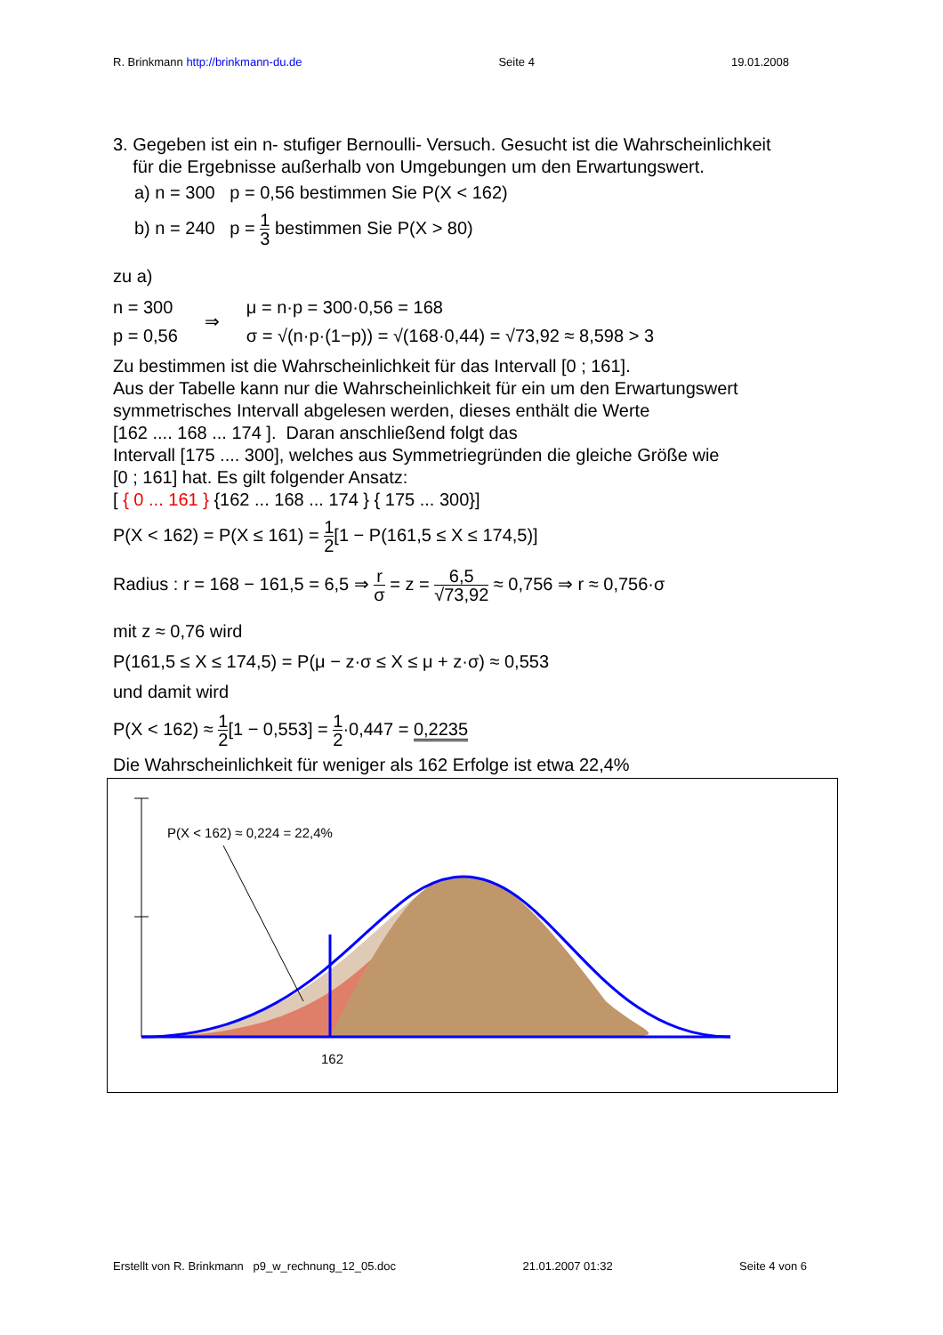R. Brinkmann http://brinkmann-du.de Seite 4 19.01.2008
3. Gegeben ist ein n- stufiger Bernoulli- Versuch. Gesucht ist die Wahrscheinlichkeit
für die Ergebnisse außerhalb von Umgebungen um den Erwartungswert.
a) n = 300 p = 0,56 bestimmen Sie P(X < 162)
b) n = 240 p = 1 3 bestimmen Sie P(X > 80)
zu a)
n = 300
p = 0,56
⇒
μ = n·p = 300·0,56 = 168
σ = √(n·p·(1−p)) = √(168·0,44) = √73,92 ≈ 8,598 > 3
Zu bestimmen ist die Wahrscheinlichkeit für das Intervall [0 ; 161].
Aus der Tabelle kann nur die Wahrscheinlichkeit für ein um den Erwartungswert symmetrisches Intervall abgelesen werden, dieses enthält die Werte
[162 .... 168 ... 174 ]. Daran anschließend folgt das
Intervall [175 .... 300], welches aus Symmetriegründen die gleiche Größe wie
[0 ; 161] hat. Es gilt folgender Ansatz:
[ { 0 ... 161 } {162 ... 168 ... 174 } { 175 ... 300}]
P(X < 162) = P(X ≤ 161) = 1 2[1 − P(161,5 ≤ X ≤ 174,5)]
Radius : r = 168 − 161,5 = 6,5 ⇒ r σ = z = 6,5 √73,92 ≈ 0,756 ⇒ r ≈ 0,756·σ
mit z ≈ 0,76 wird
P(161,5 ≤ X ≤ 174,5) = P(μ − z·σ ≤ X ≤ μ + z·σ) ≈ 0,553
und damit wird
P(X < 162) ≈ 1 2[1 − 0,553] = 1 2·0,447 = 0,2235
Die Wahrscheinlichkeit für weniger als 162 Erfolge ist etwa 22,4%
P(X < 162) ≈ 0,224 = 22,4%
162
Erstellt von R. Brinkmann p9_w_rechnung_12_05.doc 21.01.2007 01:32 Seite 4 von 6